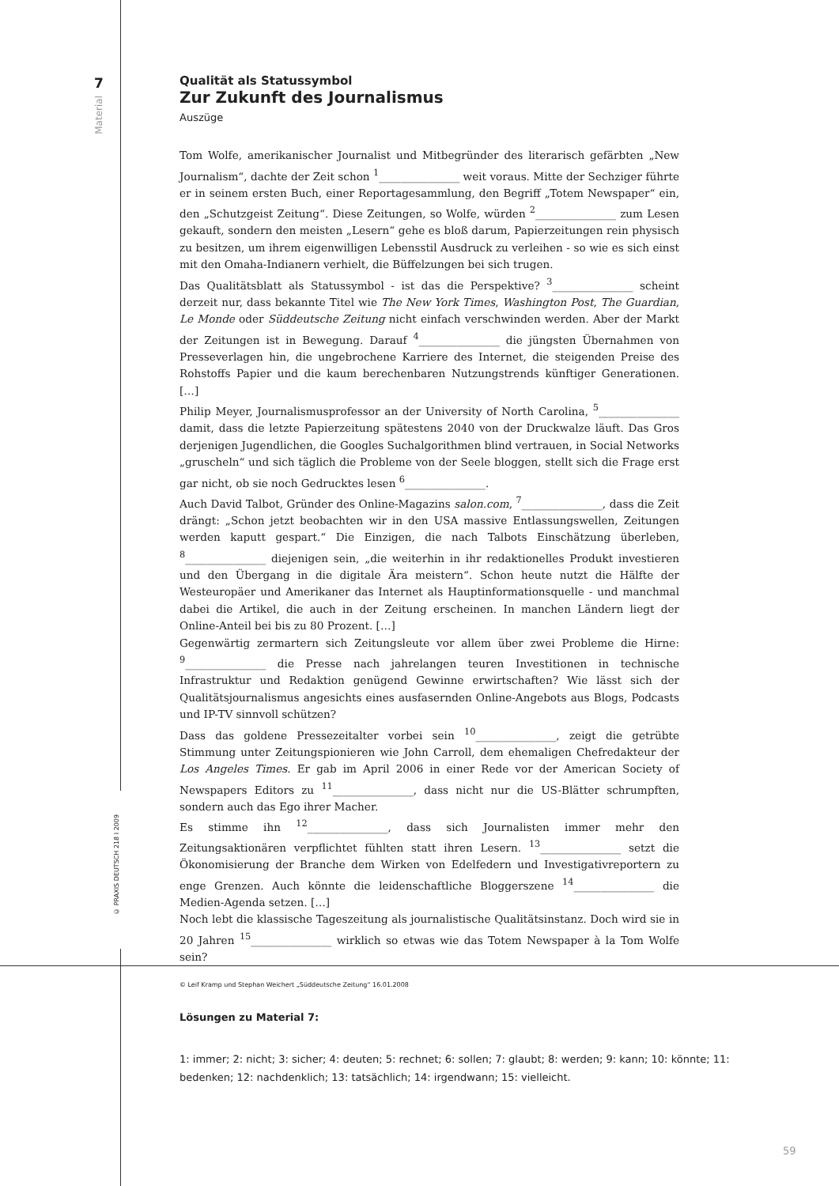7
Material
© PRAXIS DEUTSCH 218 I 2009
Qualität als Statussymbol
Zur Zukunft des Journalismus
Auszüge
Tom Wolfe, amerikanischer Journalist und Mitbegründer des literarisch gefärbten „New Journalism“, dachte der Zeit schon <sup>1</sup>_______________ weit voraus. Mitte der Sechziger führte er in seinem ersten Buch, einer Reportagesammlung, den Begriff „Totem Newspaper“ ein, den „Schutzgeist Zeitung“. Diese Zeitungen, so Wolfe, würden <sup>2</sup>_______________ zum Lesen gekauft, sondern den meisten „Lesern“ gehe es bloß darum, Papierzeitungen rein physisch zu besitzen, um ihrem eigenwilligen Lebensstil Ausdruck zu verleihen - so wie es sich einst mit den Omaha-Indianern verhielt, die Büffelzungen bei sich trugen.
Das Qualitätsblatt als Statussymbol - ist das die Perspektive? <sup>3</sup>_______________ scheint derzeit nur, dass bekannte Titel wie The New York Times, Washington Post, The Guardian, Le Monde oder Süddeutsche Zeitung nicht einfach verschwinden werden. Aber der Markt der Zeitungen ist in Bewegung. Darauf <sup>4</sup>_______________ die jüngsten Übernahmen von Presseverlagen hin, die ungebrochene Karriere des Internet, die steigenden Preise des Rohstoffs Papier und die kaum berechenbaren Nutzungstrends künftiger Generationen. […]
Philip Meyer, Journalismusprofessor an der University of North Carolina, <sup>5</sup>_______________ damit, dass die letzte Papierzeitung spätestens 2040 von der Druckwalze läuft. Das Gros derjenigen Jugendlichen, die Googles Suchalgorithmen blind vertrauen, in Social Networks „gruscheln“ und sich täglich die Probleme von der Seele bloggen, stellt sich die Frage erst gar nicht, ob sie noch Gedrucktes lesen <sup>6</sup>_______________.
Auch David Talbot, Gründer des Online-Magazins salon.com, <sup>7</sup>_______________, dass die Zeit drängt: „Schon jetzt beobachten wir in den USA massive Entlassungswellen, Zeitungen werden kaputt gespart.“ Die Einzigen, die nach Talbots Einschätzung überleben, <sup>8</sup>_______________ diejenigen sein, „die weiterhin in ihr redaktionelles Produkt investieren und den Übergang in die digitale Ära meistern“. Schon heute nutzt die Hälfte der Westeuropäer und Amerikaner das Internet als Hauptinformationsquelle - und manchmal dabei die Artikel, die auch in der Zeitung erscheinen. In manchen Ländern liegt der Online-Anteil bei bis zu 80 Prozent. […]
Gegenwärtig zermartern sich Zeitungsleute vor allem über zwei Probleme die Hirne: <sup>9</sup>_______________ die Presse nach jahrelangen teuren Investitionen in technische Infrastruktur und Redaktion genügend Gewinne erwirtschaften? Wie lässt sich der Qualitätsjournalismus angesichts eines ausfasernden Online-Angebots aus Blogs, Podcasts und IP-TV sinnvoll schützen?
Dass das goldene Pressezeitalter vorbei sein <sup>10</sup>_______________, zeigt die getrübte Stimmung unter Zeitungspionieren wie John Carroll, dem ehemaligen Chefredakteur der Los Angeles Times. Er gab im April 2006 in einer Rede vor der American Society of Newspapers Editors zu <sup>11</sup>_______________, dass nicht nur die US-Blätter schrumpften, sondern auch das Ego ihrer Macher.
Es stimme ihn <sup>12</sup>_______________, dass sich Journalisten immer mehr den Zeitungsaktionären verpflichtet fühlten statt ihren Lesern. <sup>13</sup>_______________ setzt die Ökonomisierung der Branche dem Wirken von Edelfedern und Investigativreportern zu enge Grenzen. Auch könnte die leidenschaftliche Bloggerszene <sup>14</sup>_______________ die Medien-Agenda setzen. […]
Noch lebt die klassische Tageszeitung als journalistische Qualitätsinstanz. Doch wird sie in 20 Jahren <sup>15</sup>_______________ wirklich so etwas wie das Totem Newspaper à la Tom Wolfe sein?
© Leif Kramp und Stephan Weichert „Süddeutsche Zeitung“ 16.01.2008
Lösungen zu Material 7:
1: immer; 2: nicht; 3: sicher; 4: deuten; 5: rechnet; 6: sollen; 7: glaubt; 8: werden; 9: kann; 10: könnte; 11: bedenken; 12: nachdenklich; 13: tatsächlich; 14: irgendwann; 15: vielleicht.
59